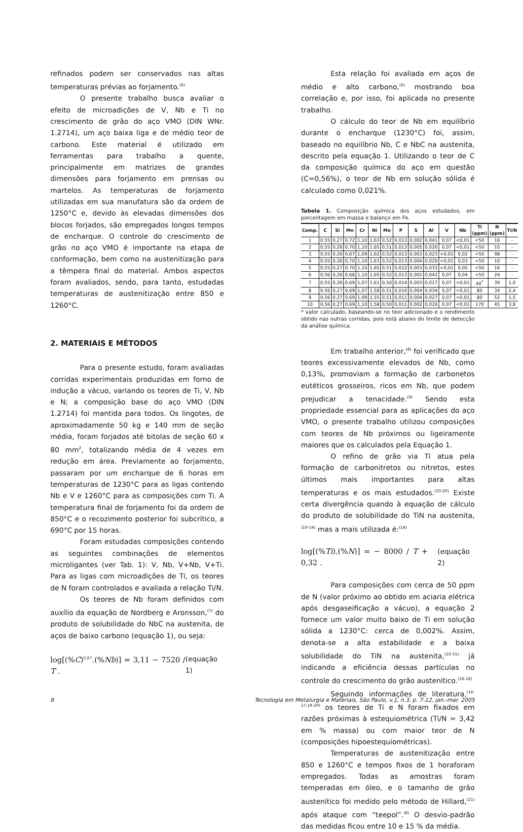refinados podem ser conservados nas altas temperaturas prévias ao forjamento.<sup>(6)</sup>
O presente trabalho busca avaliar o efeito de microadições de V, Nb e Ti no crescimento de grão do aço VMO (DIN WNr. 1.2714), um aço baixa liga e de médio teor de carbono. Este material é utilizado em ferramentas para trabalho a quente, principalmente em matrizes de grandes dimensões para forjamento em prensas ou martelos. As temperaturas de forjamento utilizadas em sua manufatura são da ordem de 1250°C e, devido às elevadas dimensões dos blocos forjados, são empregados longos tempos de encharque. O controle do crescimento de grão no aço VMO é importante na etapa de conformação, bem como na austenitização para a têmpera final do material. Ambos aspectos foram avaliados, sendo, para tanto, estudadas temperaturas de austenitização entre 850 e 1260°C.
2. MATERIAIS E MÉTODOS
Para o presente estudo, foram avaliadas corridas experimentais produzidas em forno de indução a vácuo, variando os teores de Ti, V, Nb e N; a composição base do aço VMO (DIN 1.2714) foi mantida para todos. Os lingotes, de aproximadamente 50 kg e 140 mm de seção média, foram forjados até bitolas de seção 60 x 80 mm<sup>2</sup>, totalizando média de 4 vezes em redução em área. Previamente ao forjamento, passaram por um encharque de 6 horas em temperaturas de 1230°C para as ligas contendo Nb e V e 1260°C para as composições com Ti. A temperatura final de forjamento foi da ordem de 850°C e o recozimento posterior foi subcrítico, a 690°C por 15 horas.
Foram estudadas composições contendo as seguintes combinações de elementos microligantes (ver Tab. 1): V, Nb, V+Nb, V+Ti. Para as ligas com microadições de Ti, os teores de N foram controlados e avaliada a relação Ti/N.
Os teores de Nb foram definidos com auxílio da equação de Nordberg e Aronsson,<sup>(7)</sup> do produto de solubilidade do NbC na austenita, de aços de baixo carbono (equação 1), ou seja:
log[(%C)<sup>0,87</sup>.(%Nb)] = 3,11 − 7520 / T . (equação 1)
Esta relação foi avaliada em aços de médio e alto carbono,<sup>(6)</sup> mostrando boa correlação e, por isso, foi aplicada no presente trabalho.
O cálculo do teor de Nb em equilíbrio durante o encharque (1230°C) foi, assim, baseado no equilíbrio Nb, C e NbC na austenita, descrito pela equação 1. Utilizando o teor de C da composição química do aço em questão (C=0,56%), o teor de Nb em solução sólida é calculado como 0,021%.
Tabela 1. Composição química dos aços estudados, em porcentagem em massa e balanço em Fe.
| Comp. | C | Si | Mn | Cr | Ni | Mo | P | S | Al | V | Nb | Ti (ppm) | N (ppm) | Ti/N |
| --- | --- | --- | --- | --- | --- | --- | --- | --- | --- | --- | --- | --- | --- | --- |
| 1 | 0,55 | 0,27 | 0,72 | 1,10 | 1,63 | 0,52 | 0,013 | 0,002 | 0,041 | 0,07 | <0,01 | <50 | 16 | - |
| 2 | 0,55 | 0,26 | 0,70 | 1,10 | 1,65 | 0,51 | 0,013 | 0,005 | 0,026 | 0,07 | <0,01 | <50 | 10 | - |
| 3 | 0,55 | 0,26 | 0,67 | 1,09 | 1,62 | 0,52 | 0,013 | 0,003 | 0,023 | <0,01 | 0,02 | <50 | 98 | - |
| 4 | 0,55 | 0,26 | 0,70 | 1,10 | 1,63 | 0,52 | 0,013 | 0,004 | 0,029 | <0,01 | 0,03 | <50 | 10 | - |
| 5 | 0,55 | 0,27 | 0,70 | 1,10 | 1,65 | 0,51 | 0,012 | 0,003 | 0,033 | <0,01 | 0,05 | <50 | 16 | - |
| 6 | 0,56 | 0,26 | 0,68 | 1,10 | 1,65 | 0,52 | 0,013 | 0,002 | 0,042 | 0,07 | 0,04 | <50 | 24 | - |
| 7 | 0,55 | 0,26 | 0,69 | 1,07 | 1,61 | 0,50 | 0,014 | 0,003 | 0,017 | 0,07 | <0,01 | 40<sup>*</sup> | 39 | 1,0 |
| 8 | 0,56 | 0,27 | 0,69 | 1,07 | 1,58 | 0,51 | 0,010 | 0,004 | 0,034 | 0,07 | <0,01 | 80 | 34 | 2,4 |
| 9 | 0,56 | 0,27 | 0,69 | 1,09 | 1,55 | 0,51 | 0,011 | 0,004 | 0,027 | 0,07 | <0,01 | 80 | 52 | 1,5 |
| 10 | 0,56 | 0,27 | 0,69 | 1,10 | 1,58 | 0,50 | 0,011 | 0,002 | 0,026 | 0,07 | <0,01 | 170 | 45 | 3,8 |
* valor calculado, baseando-se no teor adicionado e o rendimento obtido nas outras corridas, pois está abaixo do limite de detecção da análise química.
Em trabalho anterior,<sup>(8)</sup> foi verificado que teores excessivamente elevados de Nb, como 0,13%, promoviam a formação de carbonetos eutéticos grosseiros, ricos em Nb, que podem prejudicar a tenacidade.<sup>(9)</sup> Sendo esta propriedade essencial para as aplicações do aço VMO, o presente trabalho utilizou composições com teores de Nb próximos ou ligeiramente maiores que os calculados pela Equação 1.
O refino de grão via Ti atua pela formação de carbonitretos ou nitretos, estes últimos mais importantes para altas temperaturas e os mais estudados.<sup>(10-20)</sup> Existe certa divergência quando à equação de cálculo do produto de solubilidade do TiN na austenita,<sup>(10-14)</sup> mas a mais utilizada é:<sup>(14)</sup>
log[(%Ti).(%N)] = − 8000 / T + 0,32 . (equação 2)
Para composições com cerca de 50 ppm de N (valor próximo ao obtido em aciaria elétrica após desgaseificação a vácuo), a equação 2 fornece um valor muito baixo de Ti em solução sólida a 1230°C: cerca de 0,002%. Assim, denota-se a alta estabilidade e a baixa solubilidade do TiN na austenita,<sup>(10-15)</sup> já indicando a eficiência dessas partículas no controle do crescimento do grão austenítico.<sup>(16-18)</sup>
Seguindo informações de literatura,<sup>(16-17,19-20)</sup> os teores de Ti e N foram fixados em razões próximas à estequiométrica (Ti/N = 3,42 em % massa) ou com maior teor de N (composições hipoestequiométricas).
Temperaturas de austenitização entre 850 e 1260°C e tempos fixos de 1 horaforam empregados. Todas as amostras foram temperadas em óleo, e o tamanho de grão austenítico foi medido pelo método de Hillard,<sup>(21)</sup> após ataque com “teepol”.<sup>(8)</sup> O desvio-padrão das medidas ficou entre 10 e 15 % da média.
8 Tecnologia em Metalurgia e Materiais, São Paulo, v.1, n.3, p. 7-12, jan.-mar. 2005